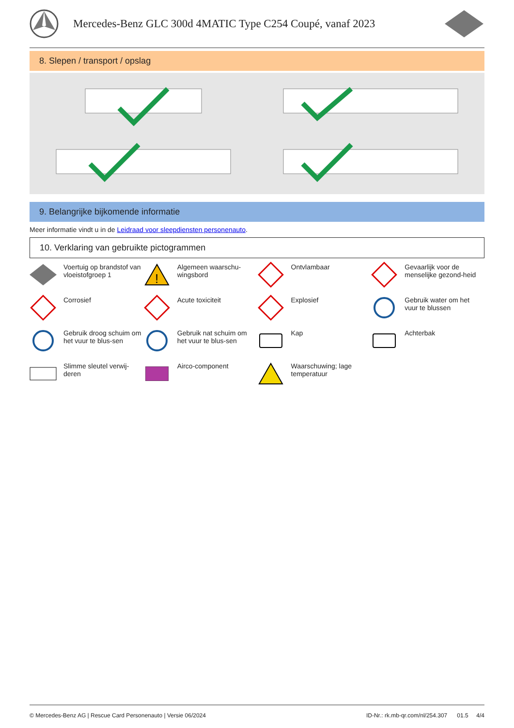Mercedes-Benz GLC 300d 4MATIC Type C254 Coupé, vanaf 2023
8. Slepen / transport / opslag
9. Belangrijke bijkomende informatie
Meer informatie vindt u in de Leidraad voor sleepdiensten personenauto.
10. Verklaring van gebruikte pictogrammen
Voertuig op brandstof van vloeistofgroep 1
!
Algemeen waarschu-wingsbord
Ontvlambaar
Gevaarlijk voor de menselijke gezond-heid
Corrosief
Acute toxiciteit
Explosief
Gebruik water om het vuur te blussen
Gebruik droog schuim om het vuur te blus-sen
Gebruik nat schuim om het vuur te blus-sen
Kap
Achterbak
Slimme sleutel verwij-deren
Airco-component
Waarschuwing; lage temperatuur
© Mercedes-Benz AG | Rescue Card Personenauto | Versie 06/2024 ID-Nr.: rk.mb-qr.com/nl/254.307 01.5 4/4